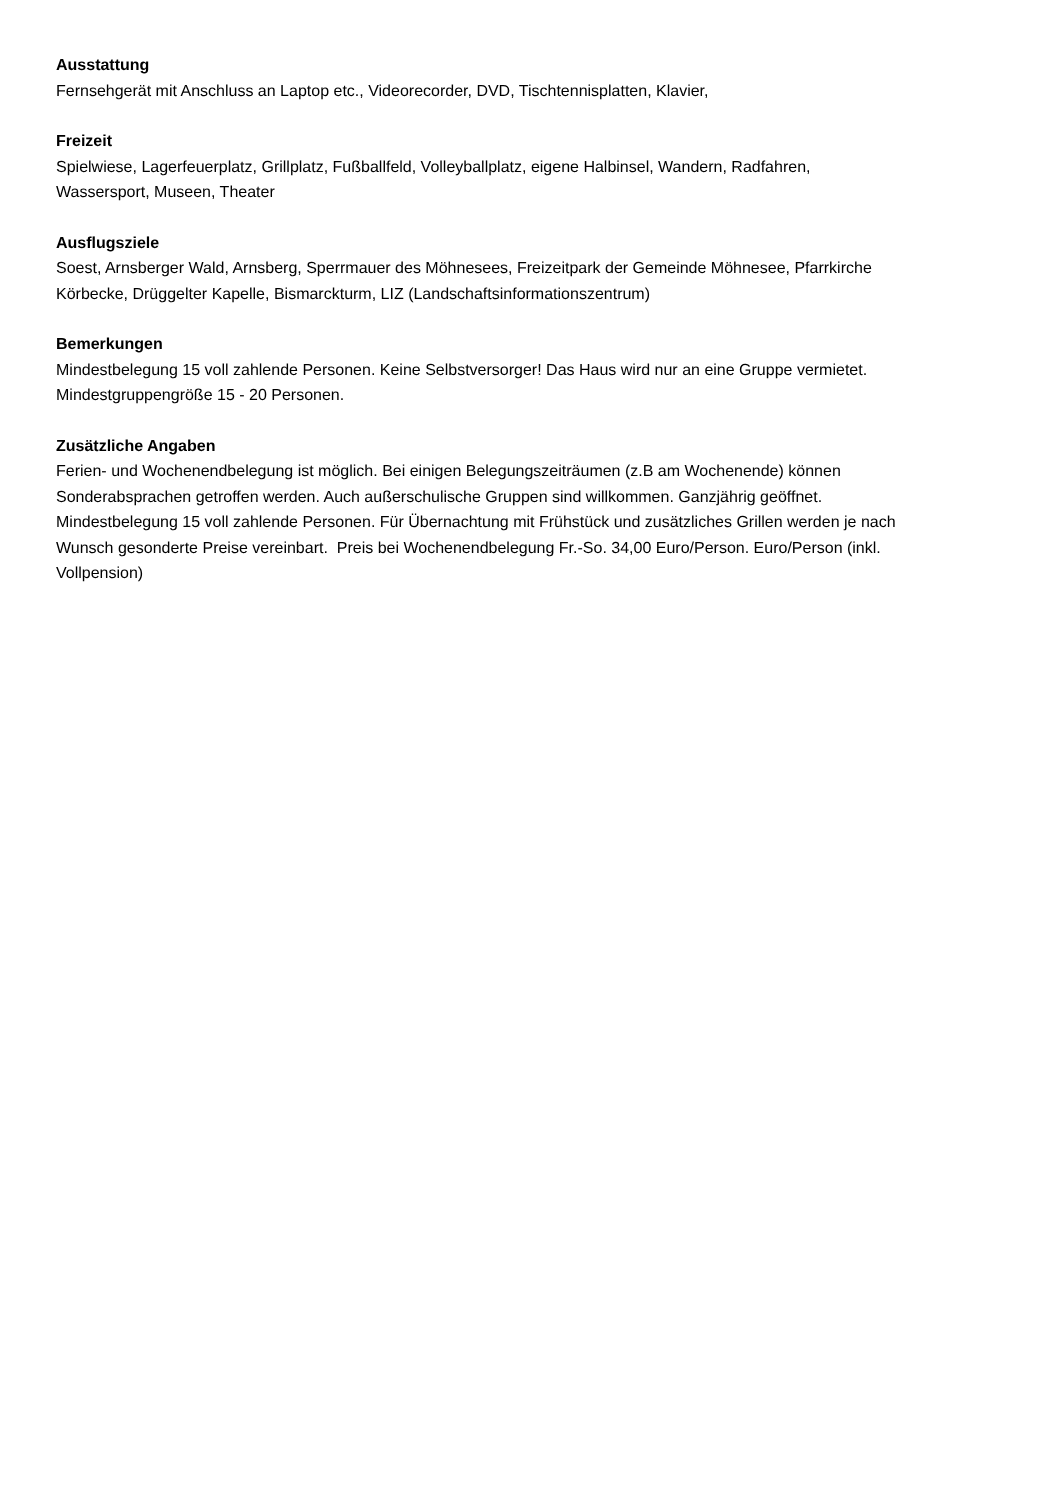Ausstattung
Fernsehgerät mit Anschluss an Laptop etc., Videorecorder, DVD, Tischtennisplatten, Klavier,
Freizeit
Spielwiese, Lagerfeuerplatz, Grillplatz, Fußballfeld, Volleyballplatz, eigene Halbinsel, Wandern, Radfahren,
Wassersport, Museen, Theater
Ausflugsziele
Soest, Arnsberger Wald, Arnsberg, Sperrmauer des Möhnesees, Freizeitpark der Gemeinde Möhnesee, Pfarrkirche
Körbecke, Drüggelter Kapelle, Bismarckturm, LIZ (Landschaftsinformationszentrum)
Bemerkungen
Mindestbelegung 15 voll zahlende Personen. Keine Selbstversorger! Das Haus wird nur an eine Gruppe vermietet.
Mindestgruppengröße 15 - 20 Personen.
Zusätzliche Angaben
Ferien- und Wochenendbelegung ist möglich. Bei einigen Belegungszeiträumen (z.B am Wochenende) können
Sonderabsprachen getroffen werden. Auch außerschulische Gruppen sind willkommen. Ganzjährig geöffnet.
Mindestbelegung 15 voll zahlende Personen. Für Übernachtung mit Frühstück und zusätzliches Grillen werden je nach
Wunsch gesonderte Preise vereinbart. Preis bei Wochenendbelegung Fr.-So. 34,00 Euro/Person. Euro/Person (inkl.
Vollpension)